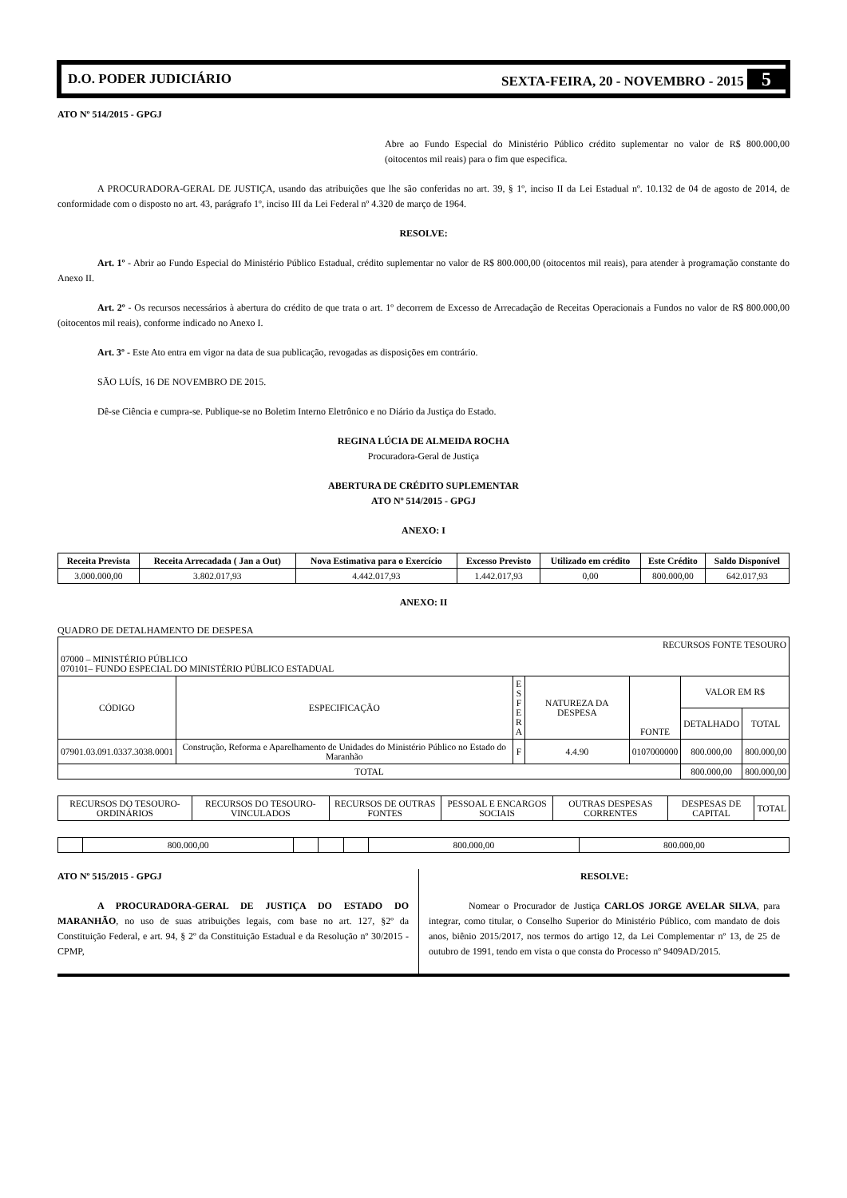D.O. PODER JUDICIÁRIO SEXTA-FEIRA, 20 - NOVEMBRO - 2015 5
ATO Nº 514/2015 - GPGJ
Abre ao Fundo Especial do Ministério Público crédito suplementar no valor de R$ 800.000,00 (oitocentos mil reais) para o fim que especifica.
A PROCURADORA-GERAL DE JUSTIÇA, usando das atribuições que lhe são conferidas no art. 39, § 1º, inciso II da Lei Estadual nº. 10.132 de 04 de agosto de 2014, de conformidade com o disposto no art. 43, parágrafo 1º, inciso III da Lei Federal nº 4.320 de março de 1964.
RESOLVE:
Art. 1º - Abrir ao Fundo Especial do Ministério Público Estadual, crédito suplementar no valor de R$ 800.000,00 (oitocentos mil reais), para atender à programação constante do Anexo II.
Art. 2º - Os recursos necessários à abertura do crédito de que trata o art. 1º decorrem de Excesso de Arrecadação de Receitas Operacionais a Fundos no valor de R$ 800.000,00 (oitocentos mil reais), conforme indicado no Anexo I.
Art. 3º - Este Ato entra em vigor na data de sua publicação, revogadas as disposições em contrário.
SÃO LUÍS, 16 DE NOVEMBRO DE 2015.
Dê-se Ciência e cumpra-se. Publique-se no Boletim Interno Eletrônico e no Diário da Justiça do Estado.
REGINA LÚCIA DE ALMEIDA ROCHA
Procuradora-Geral de Justiça
ABERTURA DE CRÉDITO SUPLEMENTAR
ATO Nº 514/2015 - GPGJ
ANEXO: I
| Receita Prevista | Receita Arrecadada ( Jan a Out) | Nova Estimativa para o Exercício | Excesso Previsto | Utilizado em crédito | Este Crédito | Saldo Disponível |
| --- | --- | --- | --- | --- | --- | --- |
| 3.000.000,00 | 3.802.017,93 | 4.442.017,93 | 1.442.017,93 | 0,00 | 800.000,00 | 642.017,93 |
ANEXO: II
QUADRO DE DETALHAMENTO DE DESPESA
| RECURSOS FONTE TESOURO | | | | | | |
| 07000 – MINISTÉRIO PÚBLICO 070101– FUNDO ESPECIAL DO MINISTÉRIO PÚBLICO ESTADUAL | | | | | | |
| CÓDIGO | ESPECIFICAÇÃO | E S F E R A | NATUREZA DA DESPESA | FONTE | VALOR EM R$ | |
| | | | | | DETALHADO | TOTAL |
| 07901.03.091.0337.3038.0001 | Construção, Reforma e Aparelhamento de Unidades do Ministério Público no Estado do Maranhão | F | 4.4.90 | 0107000000 | 800.000,00 | 800.000,00 |
| TOTAL | | | | | 800.000,00 | 800.000,00 |
| RECURSOS DO TESOURO-ORDINÁRIOS | RECURSOS DO TESOURO-VINCULADOS | RECURSOS DE OUTRAS FONTES | PESSOAL E ENCARGOS SOCIAIS | OUTRAS DESPESAS CORRENTES | DESPESAS DE CAPITAL | TOTAL |
| | 800.000,00 | | | | 800.000,00 | 800.000,00 |
ATO Nº 515/2015 - GPGJ
A PROCURADORA-GERAL DE JUSTIÇA DO ESTADO DO MARANHÃO, no uso de suas atribuições legais, com base no art. 127, §2º da Constituição Federal, e art. 94, § 2º da Constituição Estadual e da Resolução nº 30/2015 - CPMP,
RESOLVE:
Nomear o Procurador de Justiça CARLOS JORGE AVELAR SILVA, para integrar, como titular, o Conselho Superior do Ministério Público, com mandato de dois anos, biênio 2015/2017, nos termos do artigo 12, da Lei Complementar nº 13, de 25 de outubro de 1991, tendo em vista o que consta do Processo nº 9409AD/2015.